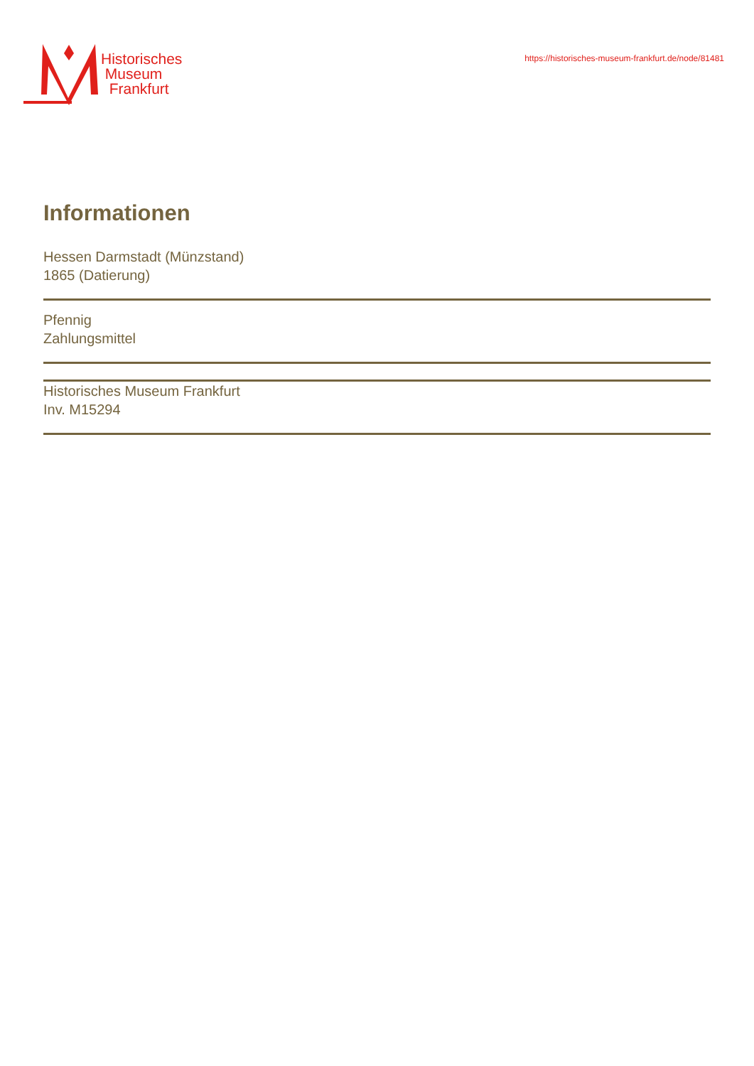Historisches
Museum
Frankfurt
https://historisches-museum-frankfurt.de/node/81481
Informationen
Hessen Darmstadt (Münzstand)
1865 (Datierung)
Pfennig
Zahlungsmittel
Historisches Museum Frankfurt
Inv. M15294